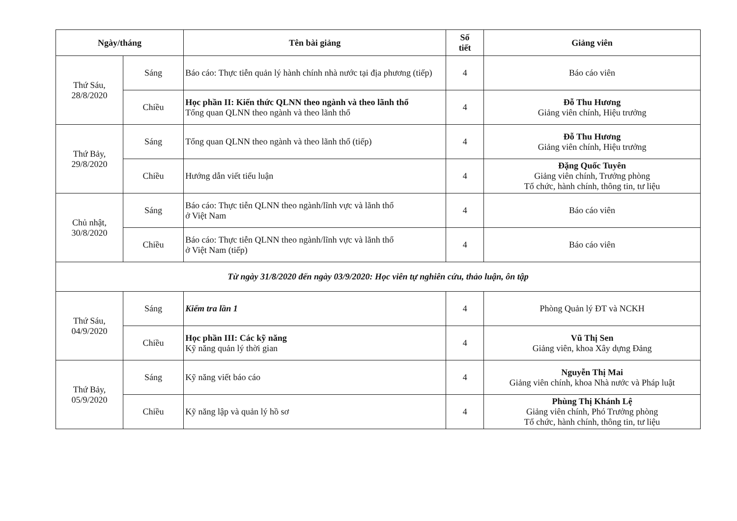| Ngày/tháng | | Tên bài giảng | Số tiết | Giảng viên |
| --- | --- | --- | --- | --- |
| Thứ Sáu, 28/8/2020 | Sáng | Báo cáo: Thực tiễn quản lý hành chính nhà nước tại địa phương (tiếp) | 4 | Báo cáo viên |
| | Chiều | Học phần II: Kiến thức QLNN theo ngành và theo lãnh thổ Tổng quan QLNN theo ngành và theo lãnh thổ | 4 | Đỗ Thu Hương Giảng viên chính, Hiệu trưởng |
| Thứ Bảy, 29/8/2020 | Sáng | Tổng quan QLNN theo ngành và theo lãnh thổ (tiếp) | 4 | Đỗ Thu Hương Giảng viên chính, Hiệu trưởng |
| | Chiều | Hướng dẫn viết tiểu luận | 4 | Đặng Quốc Tuyên Giảng viên chính, Trưởng phòng Tổ chức, hành chính, thông tin, tư liệu |
| Chủ nhật, 30/8/2020 | Sáng | Báo cáo: Thực tiễn QLNN theo ngành/lĩnh vực và lãnh thổ ở Việt Nam | 4 | Báo cáo viên |
| | Chiều | Báo cáo: Thực tiễn QLNN theo ngành/lĩnh vực và lãnh thổ ở Việt Nam (tiếp) | 4 | Báo cáo viên |
| Từ ngày 31/8/2020 đến ngày 03/9/2020: Học viên tự nghiên cứu, thảo luận, ôn tập | | | | |
| Thứ Sáu, 04/9/2020 | Sáng | Kiểm tra lần 1 | 4 | Phòng Quản lý ĐT và NCKH |
| | Chiều | Học phần III: Các kỹ năng Kỹ năng quản lý thời gian | 4 | Vũ Thị Sen Giảng viên, khoa Xây dựng Đảng |
| Thứ Bảy, 05/9/2020 | Sáng | Kỹ năng viết báo cáo | 4 | Nguyễn Thị Mai Giảng viên chính, khoa Nhà nước và Pháp luật |
| | Chiều | Kỹ năng lập và quản lý hồ sơ | 4 | Phùng Thị Khánh Lệ Giảng viên chính, Phó Trưởng phòng Tổ chức, hành chính, thông tin, tư liệu |